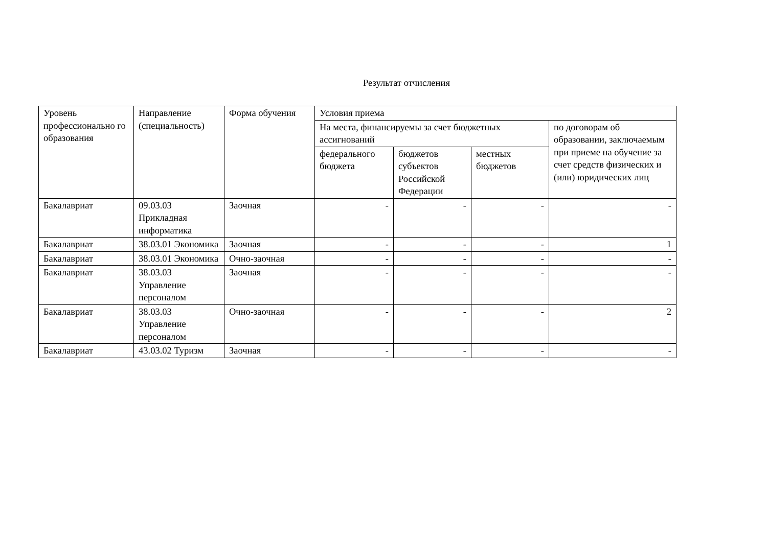Результат отчисления
| Уровень профессионально го образования | Направление (специальность) | Форма обучения | Условия приема | | | |
| --- | --- | --- | --- | --- | --- | --- |
| | | | На места, финансируемы за счет бюджетных ассигнований | | | по договорам об образовании, заключаемым при приеме на обучение за счет средств физических и (или) юридических лиц |
| | | | федерального бюджета | бюджетов субъектов Российской Федерации | местных бюджетов | |
| Бакалавриат | 09.03.03 Прикладная информатика | Заочная | - | - | - | - |
| Бакалавриат | 38.03.01 Экономика | Заочная | - | - | - | 1 |
| Бакалавриат | 38.03.01 Экономика | Очно-заочная | - | - | - | - |
| Бакалавриат | 38.03.03 Управление персоналом | Заочная | - | - | - | - |
| Бакалавриат | 38.03.03 Управление персоналом | Очно-заочная | - | - | - | 2 |
| Бакалавриат | 43.03.02 Туризм | Заочная | - | - | - | - |